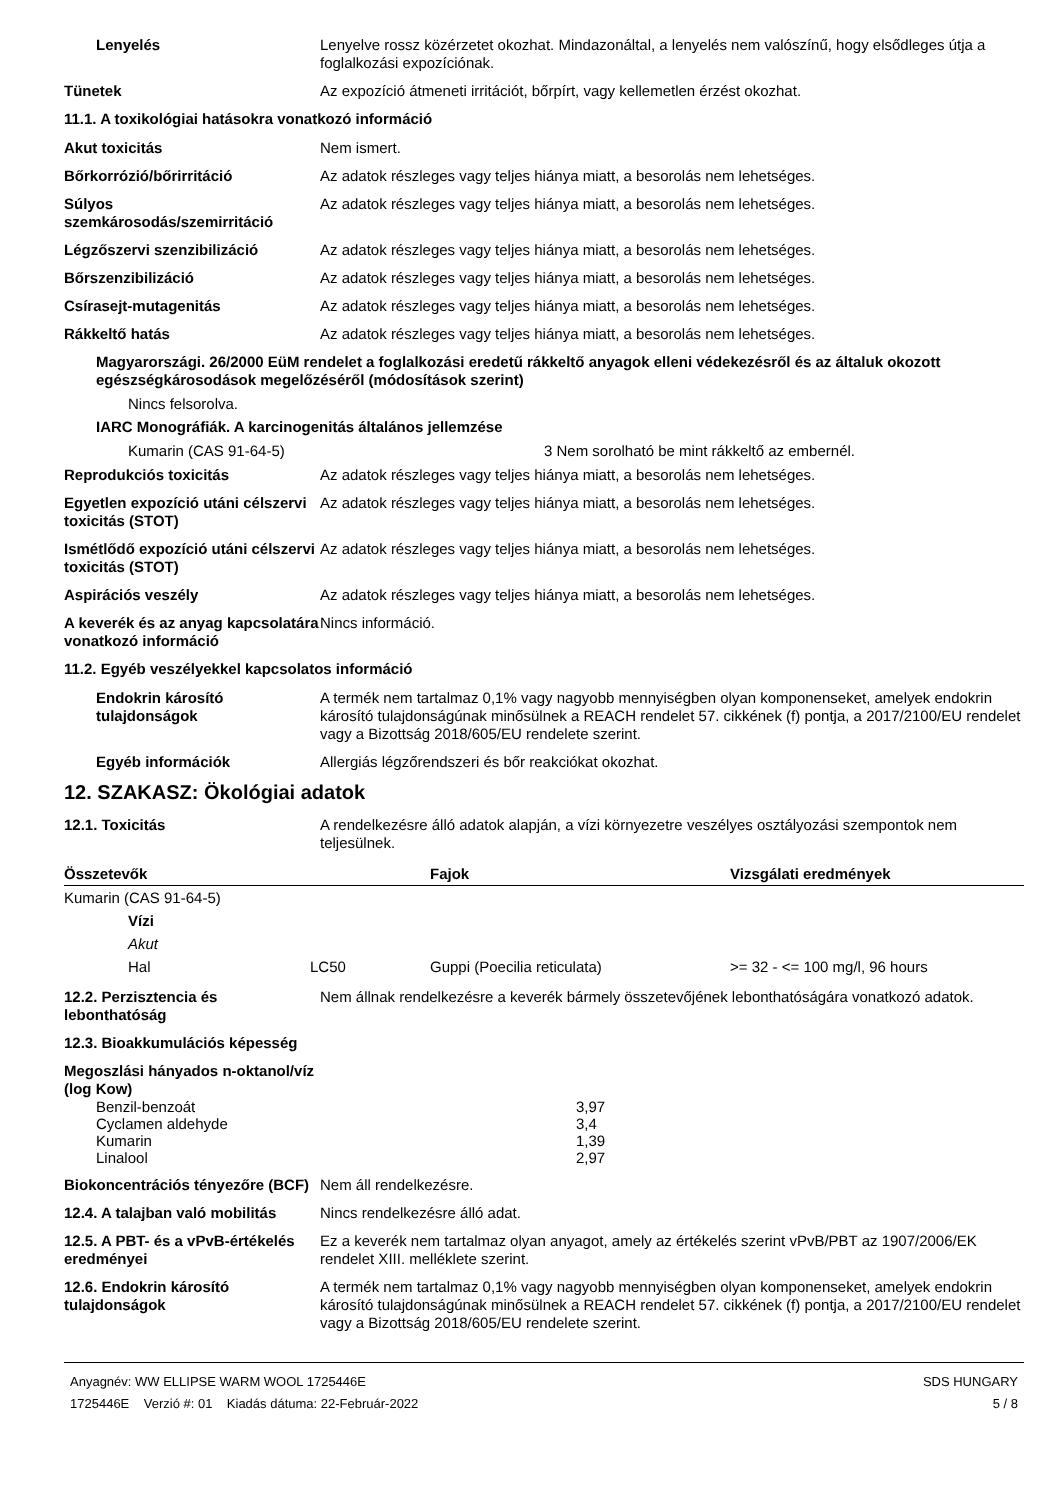Lenyelés Lenyelve rossz közérzetet okozhat. Mindazonáltal, a lenyelés nem valószínű, hogy elsődleges útja a foglalkozási expozíciónak.
Tünetek Az expozíció átmeneti irritációt, bőrpírt, vagy kellemetlen érzést okozhat.
11.1. A toxikológiai hatásokra vonatkozó információ
Akut toxicitás Nem ismert.
Bőrkorrózió/bőrirritáció Az adatok részleges vagy teljes hiánya miatt, a besorolás nem lehetséges.
Súlyos szemkárosodás/szemirritáció
Az adatok részleges vagy teljes hiánya miatt, a besorolás nem lehetséges.
Légzőszervi szenzibilizáció Az adatok részleges vagy teljes hiánya miatt, a besorolás nem lehetséges.
Bőrszenzibilizáció Az adatok részleges vagy teljes hiánya miatt, a besorolás nem lehetséges.
Csírasejt-mutagenitás Az adatok részleges vagy teljes hiánya miatt, a besorolás nem lehetséges.
Rákkeltő hatás Az adatok részleges vagy teljes hiánya miatt, a besorolás nem lehetséges.
Magyarországi. 26/2000 EüM rendelet a foglalkozási eredetű rákkeltő anyagok elleni védekezésről és az általuk okozott egészségkárosodások megelőzéséről (módosítások szerint)
Nincs felsorolva.
IARC Monográfiák. A karcinogenitás általános jellemzése
Kumarin (CAS 91-64-5) 3 Nem sorolható be mint rákkeltő az embernél.
Reprodukciós toxicitás Az adatok részleges vagy teljes hiánya miatt, a besorolás nem lehetséges.
Egyetlen expozíció utáni célszervi toxicitás (STOT)
Az adatok részleges vagy teljes hiánya miatt, a besorolás nem lehetséges.
Ismétlődő expozíció utáni célszervi toxicitás (STOT)
Az adatok részleges vagy teljes hiánya miatt, a besorolás nem lehetséges.
Aspirációs veszély Az adatok részleges vagy teljes hiánya miatt, a besorolás nem lehetséges.
A keverék és az anyag kapcsolatára vonatkozó információ
Nincs információ.
11.2. Egyéb veszélyekkel kapcsolatos információ
Endokrin károsító tulajdonságok
A termék nem tartalmaz 0,1% vagy nagyobb mennyiségben olyan komponenseket, amelyek endokrin károsító tulajdonságúnak minősülnek a REACH rendelet 57. cikkének (f) pontja, a 2017/2100/EU rendelet vagy a Bizottság 2018/605/EU rendelete szerint.
Egyéb információk Allergiás légzőrendszeri és bőr reakciókat okozhat.
12. SZAKASZ: Ökológiai adatok
12.1. Toxicitás A rendelkezésre álló adatok alapján, a vízi környezetre veszélyes osztályozási szempontok nem teljesülnek.
| Összetevők | | Fajok | Vizsgálati eredmények |
| --- | --- | --- | --- |
| Kumarin (CAS 91-64-5) | | | |
| Vízi | | | |
| Akut | | | |
| Hal | LC50 | Guppi (Poecilia reticulata) | >= 32 - <= 100 mg/l, 96 hours |
12.2. Perzisztencia és lebonthatóság
Nem állnak rendelkezésre a keverék bármely összetevőjének lebonthatóságára vonatkozó adatok.
12.3. Bioakkumulációs képesség
Megoszlási hányados n-oktanol/víz (log Kow)
| Benzil-benzoát | 3,97 |
| Cyclamen aldehyde | 3,4 |
| Kumarin | 1,39 |
| Linalool | 2,97 |
Biokoncentrációs tényezőre (BCF)
Nem áll rendelkezésre.
12.4. A talajban való mobilitás
Nincs rendelkezésre álló adat.
12.5. A PBT- és a vPvB-értékelés eredményei
Ez a keverék nem tartalmaz olyan anyagot, amely az értékelés szerint vPvB/PBT az 1907/2006/EK rendelet XIII. melléklete szerint.
12.6. Endokrin károsító tulajdonságok
A termék nem tartalmaz 0,1% vagy nagyobb mennyiségben olyan komponenseket, amelyek endokrin károsító tulajdonságúnak minősülnek a REACH rendelet 57. cikkének (f) pontja, a 2017/2100/EU rendelet vagy a Bizottság 2018/605/EU rendelete szerint.
Anyagnév: WW ELLIPSE WARM WOOL 1725446E
1725446E Verzió #: 01 Kiadás dátuma: 22-Február-2022
SDS HUNGARY
5 / 8